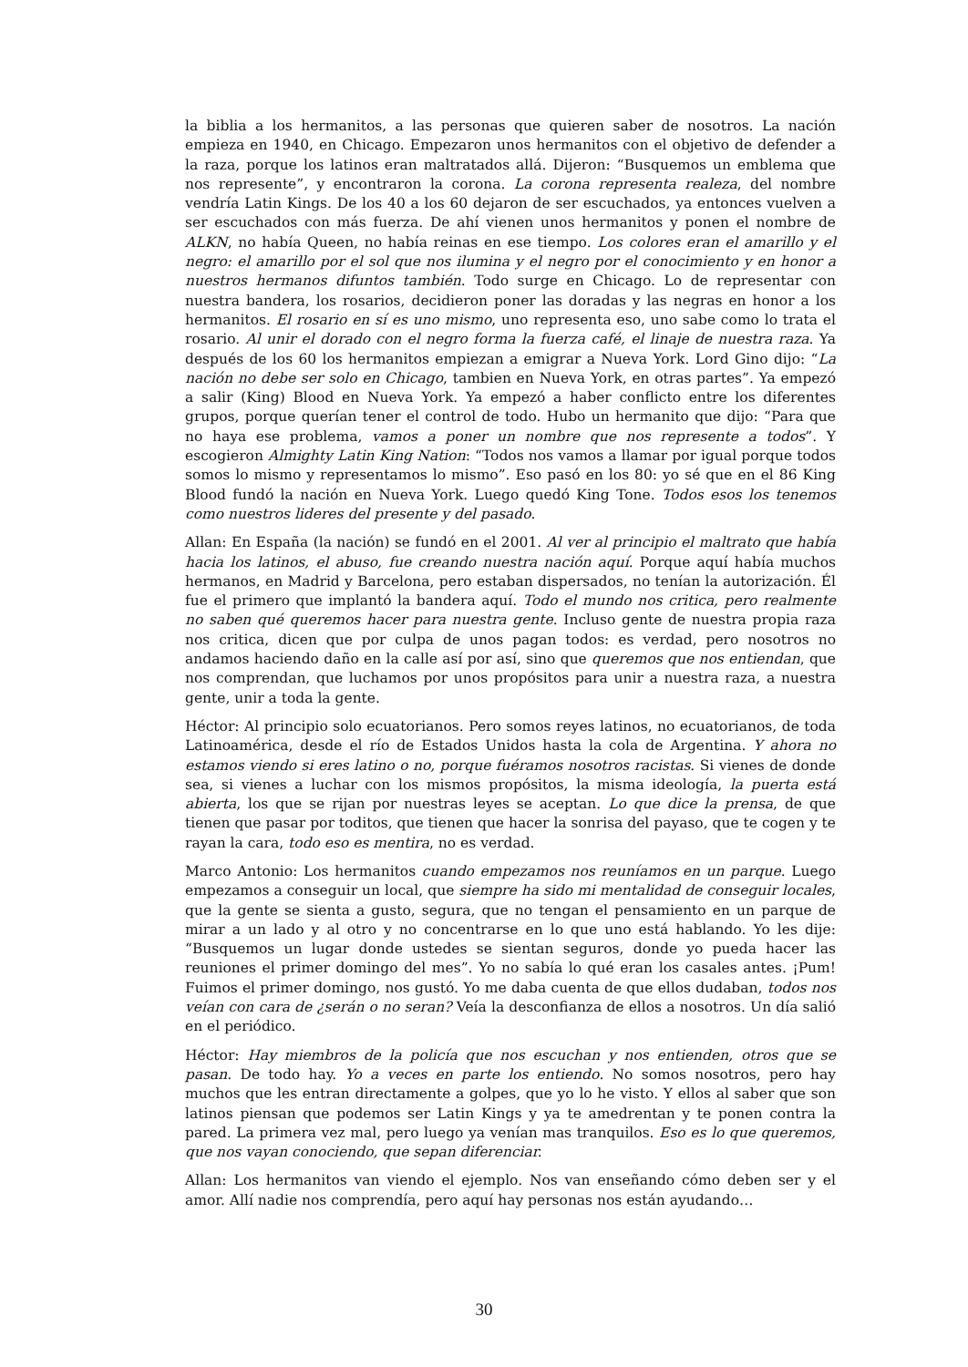la biblia a los hermanitos, a las personas que quieren saber de nosotros. La nación empieza en 1940, en Chicago. Empezaron unos hermanitos con el objetivo de defender a la raza, porque los latinos eran maltratados allá. Dijeron: “Busquemos un emblema que nos represente”, y encontraron la corona. La corona representa realeza, del nombre vendría Latin Kings. De los 40 a los 60 dejaron de ser escuchados, ya entonces vuelven a ser escuchados con más fuerza. De ahí vienen unos hermanitos y ponen el nombre de ALKN, no había Queen, no había reinas en ese tiempo. Los colores eran el amarillo y el negro: el amarillo por el sol que nos ilumina y el negro por el conocimiento y en honor a nuestros hermanos difuntos también. Todo surge en Chicago. Lo de representar con nuestra bandera, los rosarios, decidieron poner las doradas y las negras en honor a los hermanitos. El rosario en sí es uno mismo, uno representa eso, uno sabe como lo trata el rosario. Al unir el dorado con el negro forma la fuerza café, el linaje de nuestra raza. Ya después de los 60 los hermanitos empiezan a emigrar a Nueva York. Lord Gino dijo: “La nación no debe ser solo en Chicago, tambien en Nueva York, en otras partes”. Ya empezó a salir (King) Blood en Nueva York. Ya empezó a haber conflicto entre los diferentes grupos, porque querían tener el control de todo. Hubo un hermanito que dijo: “Para que no haya ese problema, vamos a poner un nombre que nos represente a todos”. Y escogieron Almighty Latin King Nation: “Todos nos vamos a llamar por igual porque todos somos lo mismo y representamos lo mismo”. Eso pasó en los 80: yo sé que en el 86 King Blood fundó la nación en Nueva York. Luego quedó King Tone. Todos esos los tenemos como nuestros lideres del presente y del pasado.
Allan: En España (la nación) se fundó en el 2001. Al ver al principio el maltrato que había hacia los latinos, el abuso, fue creando nuestra nación aquí. Porque aquí había muchos hermanos, en Madrid y Barcelona, pero estaban dispersados, no tenían la autorización. Él fue el primero que implantó la bandera aquí. Todo el mundo nos critica, pero realmente no saben qué queremos hacer para nuestra gente. Incluso gente de nuestra propia raza nos critica, dicen que por culpa de unos pagan todos: es verdad, pero nosotros no andamos haciendo daño en la calle así por así, sino que queremos que nos entiendan, que nos comprendan, que luchamos por unos propósitos para unir a nuestra raza, a nuestra gente, unir a toda la gente.
Héctor: Al principio solo ecuatorianos. Pero somos reyes latinos, no ecuatorianos, de toda Latinoamérica, desde el río de Estados Unidos hasta la cola de Argentina. Y ahora no estamos viendo si eres latino o no, porque fuéramos nosotros racistas. Si vienes de donde sea, si vienes a luchar con los mismos propósitos, la misma ideología, la puerta está abierta, los que se rijan por nuestras leyes se aceptan. Lo que dice la prensa, de que tienen que pasar por toditos, que tienen que hacer la sonrisa del payaso, que te cogen y te rayan la cara, todo eso es mentira, no es verdad.
Marco Antonio: Los hermanitos cuando empezamos nos reuníamos en un parque. Luego empezamos a conseguir un local, que siempre ha sido mi mentalidad de conseguir locales, que la gente se sienta a gusto, segura, que no tengan el pensamiento en un parque de mirar a un lado y al otro y no concentrarse en lo que uno está hablando. Yo les dije: “Busquemos un lugar donde ustedes se sientan seguros, donde yo pueda hacer las reuniones el primer domingo del mes”. Yo no sabía lo qué eran los casales antes. ¡Pum! Fuimos el primer domingo, nos gustó. Yo me daba cuenta de que ellos dudaban, todos nos veían con cara de ¿serán o no seran? Veía la desconfianza de ellos a nosotros. Un día salió en el periódico.
Héctor: Hay miembros de la policía que nos escuchan y nos entienden, otros que se pasan. De todo hay. Yo a veces en parte los entiendo. No somos nosotros, pero hay muchos que les entran directamente a golpes, que yo lo he visto. Y ellos al saber que son latinos piensan que podemos ser Latin Kings y ya te amedrentan y te ponen contra la pared. La primera vez mal, pero luego ya venían mas tranquilos. Eso es lo que queremos, que nos vayan conociendo, que sepan diferenciar.
Allan: Los hermanitos van viendo el ejemplo. Nos van enseñando cómo deben ser y el amor. Allí nadie nos comprendía, pero aquí hay personas nos están ayudando…
30